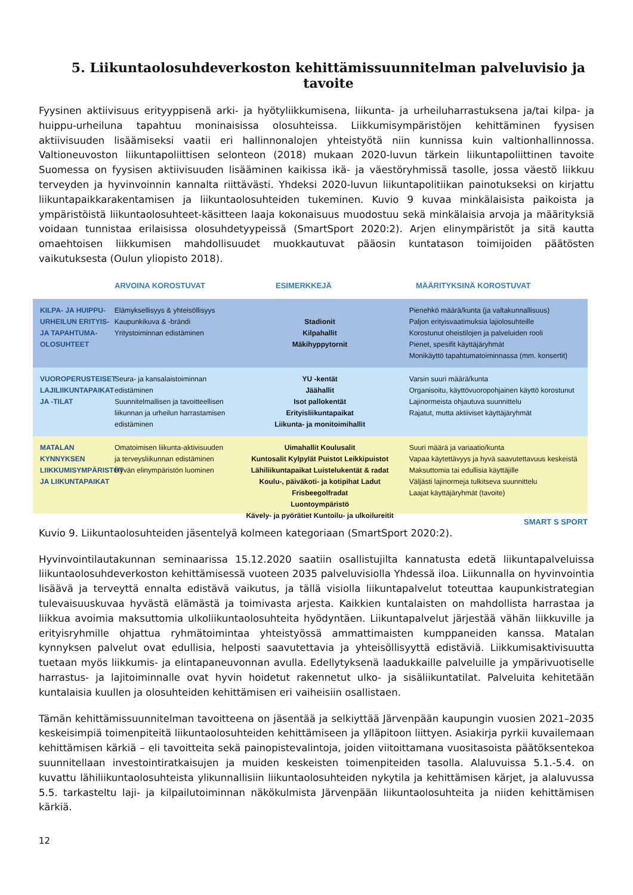5. Liikuntaolosuhdeverkoston kehittämissuunnitelman palveluvisio ja tavoite
Fyysinen aktiivisuus erityyppisenä arki- ja hyötyliikkumisena, liikunta- ja urheiluharrastuksena ja/tai kilpa- ja huippu-urheiluna tapahtuu moninaisissa olosuhteissa. Liikkumisympäristöjen kehittäminen fyysisen aktiivisuuden lisäämiseksi vaatii eri hallinnonalojen yhteistyötä niin kunnissa kuin valtionhallinnossa. Valtioneuvoston liikuntapoliittisen selonteon (2018) mukaan 2020-luvun tärkein liikuntapoliittinen tavoite Suomessa on fyysisen aktiivisuuden lisääminen kaikissa ikä- ja väestöryhmissä tasolle, jossa väestö liikkuu terveyden ja hyvinvoinnin kannalta riittävästi. Yhdeksi 2020-luvun liikuntapolitiikan painotukseksi on kirjattu liikuntapaikkarakentamisen ja liikuntaolosuhteiden tukeminen. Kuvio 9 kuvaa minkälaisista paikoista ja ympäristöistä liikuntaolosuhteet-käsitteen laaja kokonaisuus muodostuu sekä minkälaisia arvoja ja määrityksiä voidaan tunnistaa erilaisissa olosuhdetyypeissä (SmartSport 2020:2). Arjen elinympäristöt ja sitä kautta omaehtoisen liikkumisen mahdollisuudet muokkautuvat pääosin kuntatason toimijoiden päätösten vaikutuksesta (Oulun yliopisto 2018).
ARVOINA KOROSTUVAT ESIMERKKEJÄ MÄÄRITYKSINÄ KOROSTUVAT
KILPA- JA HUIPPU-URHEILUN ERITYIS- JA TAPAHTUMA-OLOSUHTEET
Elämyksellisyys & yhteisöllisyys
Kaupunkikuva & -brändi
Yritystoiminnan edistäminen
Stadionit
Kilpahallit
Mäkihyppytornit
Pienehkö määrä/kunta (ja valtakunnallisuus)
Paljon erityisvaatimuksia lajiolosuhteille
Korostunut oheistilojen ja palveluiden rooli
Pienet, spesifit käyttäjäryhmät
Monikäyttö tapahtumatoiminnassa (mm. konsertit)
VUOROPERUSTEISET LAJILIIKUNTAPAIKAT JA -TILAT
Seura- ja kansalaistoiminnan edistäminen
Suunnitelmallisen ja tavoitteellisen liikunnan ja urheilun harrastamisen edistäminen
YU -kentät
Jäähallit
Isot pallokentät
Erityisliikuntapaikat
Liikunta- ja monitoimihallit
Varsin suuri määrä/kunta
Organisoitu, käyttövuoropohjainen käyttö korostunut
Lajinormeista ohjautuva suunnittelu
Rajatut, mutta aktiiviset käyttäjäryhmät
MATALAN KYNNYKSEN LIIKKUMISYMPÄRISTÖT JA LIIKUNTAPAIKAT
Omatoimisen liikunta-aktivisuuden ja terveysliikunnan edistäminen
Hyvän elinympäristön luominen
Uimahallit Koulusalit
Kuntosalit Kylpylät Puistot Leikkipuistot
Lähiliikuntapaikat Luistelukentät & radat
Koulu-, päiväkoti- ja kotipihat Ladut Frisbeegolfradat
Luontoympäristö
Kävely- ja pyörätiet Kuntoilu- ja ulkoilureitit
Suuri määrä ja variaatio/kunta
Vapaa käytettävyys ja hyvä saavutettavuus keskeistä
Maksuttomia tai edullisia käyttäjille
Väljästi lajinormeja tulkitseva suunnittelu
Laajat käyttäjäryhmät (tavoite)
SMART S SPORT
Kuvio 9. Liikuntaolosuhteiden jäsentelyä kolmeen kategoriaan (SmartSport 2020:2).
Hyvinvointilautakunnan seminaarissa 15.12.2020 saatiin osallistujilta kannatusta edetä liikuntapalveluissa liikuntaolosuhdeverkoston kehittämisessä vuoteen 2035 palveluvisiolla Yhdessä iloa. Liikunnalla on hyvinvointia lisäävä ja terveyttä ennalta edistävä vaikutus, ja tällä visiolla liikuntapalvelut toteuttaa kaupunkistrategian tulevaisuuskuvaa hyvästä elämästä ja toimivasta arjesta. Kaikkien kuntalaisten on mahdollista harrastaa ja liikkua avoimia maksuttomia ulkoliikuntaolosuhteita hyödyntäen. Liikuntapalvelut järjestää vähän liikkuville ja erityisryhmille ohjattua ryhmätoimintaa yhteistyössä ammattimaisten kumppaneiden kanssa. Matalan kynnyksen palvelut ovat edullisia, helposti saavutettavia ja yhteisöllisyyttä edistäviä. Liikkumisaktivisuutta tuetaan myös liikkumis- ja elintapaneuvonnan avulla. Edellytyksenä laadukkaille palveluille ja ympärivuotiselle harrastus- ja lajitoiminnalle ovat hyvin hoidetut rakennetut ulko- ja sisäliikuntatilat. Palveluita kehitetään kuntalaisia kuullen ja olosuhteiden kehittämisen eri vaiheisiin osallistaen.
Tämän kehittämissuunnitelman tavoitteena on jäsentää ja selkiyttää Järvenpään kaupungin vuosien 2021–2035 keskeisimpiä toimenpiteitä liikuntaolosuhteiden kehittämiseen ja ylläpitoon liittyen. Asiakirja pyrkii kuvailemaan kehittämisen kärkiä – eli tavoitteita sekä painopistevalintoja, joiden viitoittamana vuositasoista päätöksentekoa suunnitellaan investointiratkaisujen ja muiden keskeisten toimenpiteiden tasolla. Alaluvuissa 5.1.-5.4. on kuvattu lähiliikuntaolosuhteista ylikunnallisiin liikuntaolosuhteiden nykytila ja kehittämisen kärjet, ja alaluvussa 5.5. tarkasteltu laji- ja kilpailutoiminnan näkökulmista Järvenpään liikuntaolosuhteita ja niiden kehittämisen kärkiä.
12